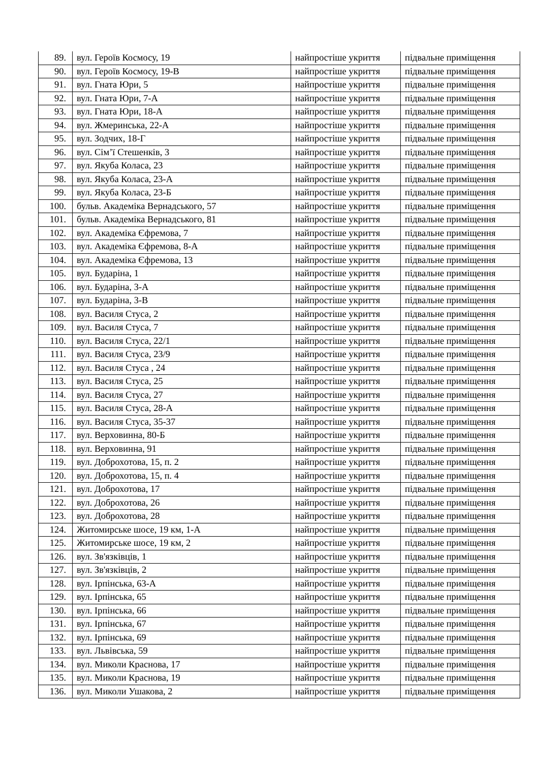| 89. | вул. Героїв Космосу, 19 | найпростіше укриття | підвальне приміщення |
| 90. | вул. Героїв Космосу, 19-В | найпростіше укриття | підвальне приміщення |
| 91. | вул. Гната Юри, 5 | найпростіше укриття | підвальне приміщення |
| 92. | вул. Гната Юри, 7-А | найпростіше укриття | підвальне приміщення |
| 93. | вул. Гната Юри, 18-А | найпростіше укриття | підвальне приміщення |
| 94. | вул. Жмеринська, 22-А | найпростіше укриття | підвальне приміщення |
| 95. | вул. Зодчих, 18-Г | найпростіше укриття | підвальне приміщення |
| 96. | вул. Сім’ї Стешенків, 3 | найпростіше укриття | підвальне приміщення |
| 97. | вул. Якуба Коласа, 23 | найпростіше укриття | підвальне приміщення |
| 98. | вул. Якуба Коласа, 23-А | найпростіше укриття | підвальне приміщення |
| 99. | вул. Якуба Коласа, 23-Б | найпростіше укриття | підвальне приміщення |
| 100. | бульв. Академіка Вернадського, 57 | найпростіше укриття | підвальне приміщення |
| 101. | бульв. Академіка Вернадського, 81 | найпростіше укриття | підвальне приміщення |
| 102. | вул. Академіка Єфремова, 7 | найпростіше укриття | підвальне приміщення |
| 103. | вул. Академіка Єфремова, 8-А | найпростіше укриття | підвальне приміщення |
| 104. | вул. Академіка Єфремова, 13 | найпростіше укриття | підвальне приміщення |
| 105. | вул. Бударіна, 1 | найпростіше укриття | підвальне приміщення |
| 106. | вул. Бударіна, 3-А | найпростіше укриття | підвальне приміщення |
| 107. | вул. Бударіна, 3-В | найпростіше укриття | підвальне приміщення |
| 108. | вул. Василя Стуса, 2 | найпростіше укриття | підвальне приміщення |
| 109. | вул. Василя Стуса, 7 | найпростіше укриття | підвальне приміщення |
| 110. | вул. Василя Стуса, 22/1 | найпростіше укриття | підвальне приміщення |
| 111. | вул. Василя Стуса, 23/9 | найпростіше укриття | підвальне приміщення |
| 112. | вул. Василя Стуса , 24 | найпростіше укриття | підвальне приміщення |
| 113. | вул. Василя Стуса, 25 | найпростіше укриття | підвальне приміщення |
| 114. | вул. Василя Стуса, 27 | найпростіше укриття | підвальне приміщення |
| 115. | вул. Василя Стуса, 28-А | найпростіше укриття | підвальне приміщення |
| 116. | вул. Василя Стуса, 35-37 | найпростіше укриття | підвальне приміщення |
| 117. | вул. Верховинна, 80-Б | найпростіше укриття | підвальне приміщення |
| 118. | вул. Верховинна, 91 | найпростіше укриття | підвальне приміщення |
| 119. | вул. Доброхотова, 15, п. 2 | найпростіше укриття | підвальне приміщення |
| 120. | вул. Доброхотова, 15, п. 4 | найпростіше укриття | підвальне приміщення |
| 121. | вул. Доброхотова, 17 | найпростіше укриття | підвальне приміщення |
| 122. | вул. Доброхотова, 26 | найпростіше укриття | підвальне приміщення |
| 123. | вул. Доброхотова, 28 | найпростіше укриття | підвальне приміщення |
| 124. | Житомирське шосе, 19 км, 1-А | найпростіше укриття | підвальне приміщення |
| 125. | Житомирське шосе, 19 км, 2 | найпростіше укриття | підвальне приміщення |
| 126. | вул. Зв'язківців, 1 | найпростіше укриття | підвальне приміщення |
| 127. | вул. Зв'язківців, 2 | найпростіше укриття | підвальне приміщення |
| 128. | вул. Ірпінська, 63-А | найпростіше укриття | підвальне приміщення |
| 129. | вул. Ірпінська, 65 | найпростіше укриття | підвальне приміщення |
| 130. | вул. Ірпінська, 66 | найпростіше укриття | підвальне приміщення |
| 131. | вул. Ірпінська, 67 | найпростіше укриття | підвальне приміщення |
| 132. | вул. Ірпінська, 69 | найпростіше укриття | підвальне приміщення |
| 133. | вул. Львівська, 59 | найпростіше укриття | підвальне приміщення |
| 134. | вул. Миколи Краснова, 17 | найпростіше укриття | підвальне приміщення |
| 135. | вул. Миколи Краснова, 19 | найпростіше укриття | підвальне приміщення |
| 136. | вул. Миколи Ушакова, 2 | найпростіше укриття | підвальне приміщення |